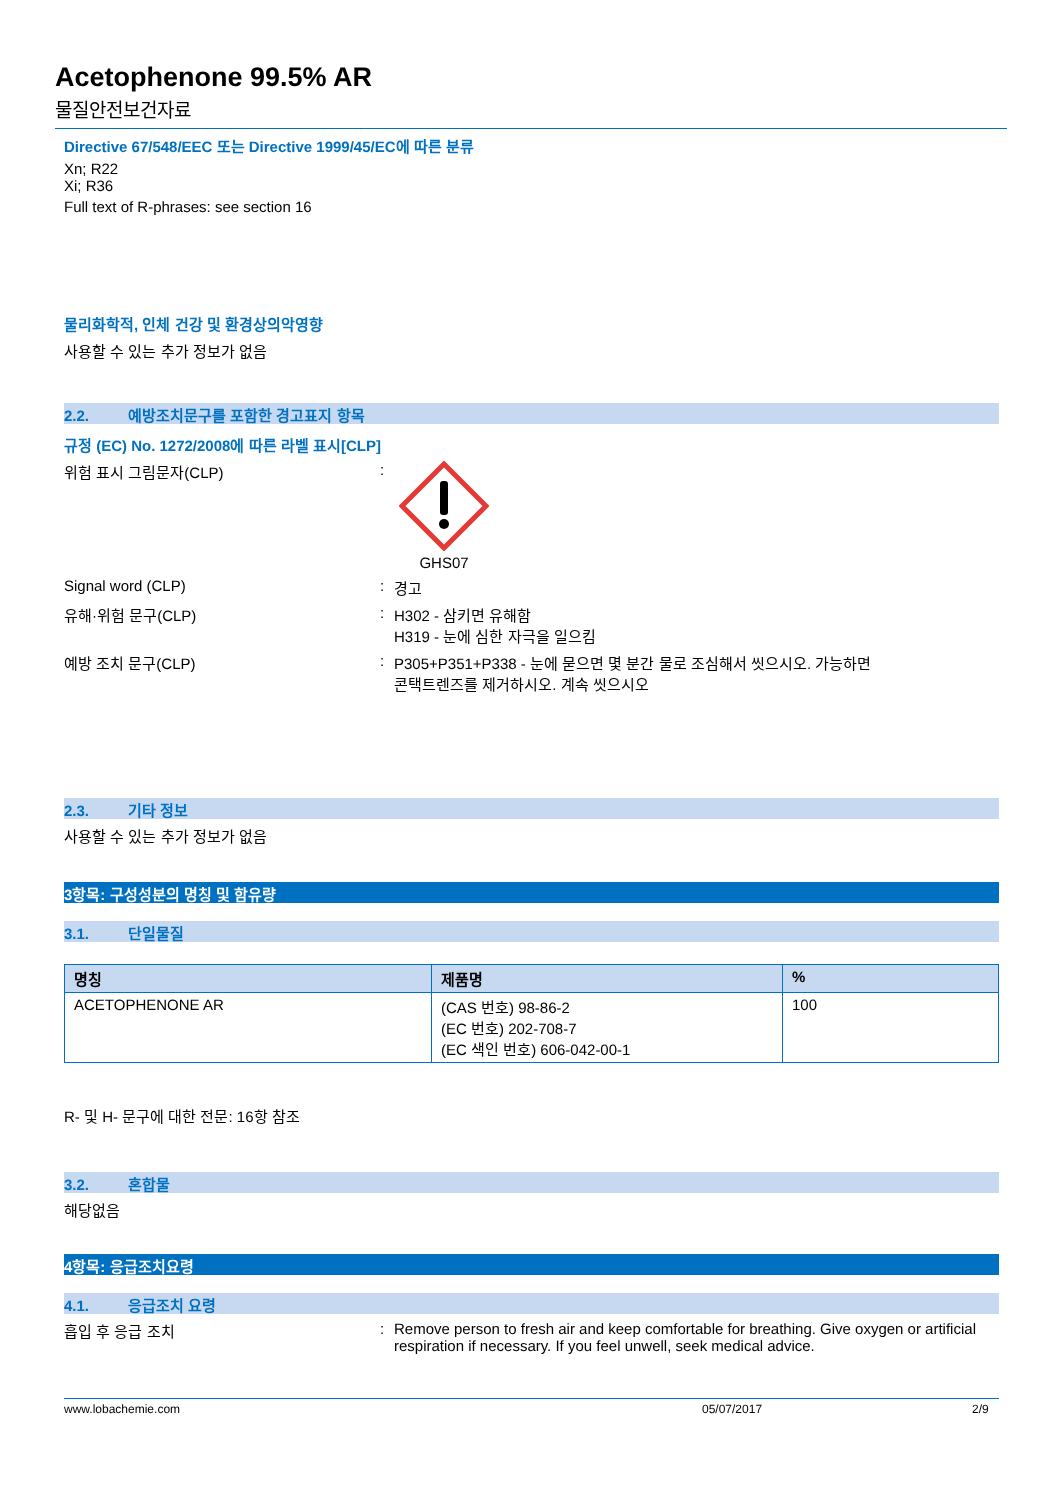Acetophenone 99.5% AR
물질안전보건자료
Directive 67/548/EEC 또는 Directive 1999/45/EC에 따른 분류
Xn; R22
Xi; R36
Full text of R-phrases: see section 16
물리화학적, 인체 건강 및 환경상의악영향
사용할 수 있는 추가 정보가 없음
2.2. 예방조치문구를 포함한 경고표지 항목
규정 (EC) No. 1272/2008에 따른 라벨 표시[CLP]
위험 표시 그림문자(CLP) :
GHS07
Signal word (CLP) : 경고
유해·위험 문구(CLP) : H302 - 삼키면 유해함
H319 - 눈에 심한 자극을 일으킴
예방 조치 문구(CLP) : P305+P351+P338 - 눈에 묻으면 몇 분간 물로 조심해서 씻으시오. 가능하면
콘택트렌즈를 제거하시오. 계속 씻으시오
2.3. 기타 정보
사용할 수 있는 추가 정보가 없음
3항목: 구성성분의 명칭 및 함유량
3.1. 단일물질
| 명칭 | 제품명 | % |
| --- | --- | --- |
| ACETOPHENONE AR | (CAS 번호) 98-86-2 (EC 번호) 202-708-7 (EC 색인 번호) 606-042-00-1 | 100 |
R- 및 H- 문구에 대한 전문: 16항 참조
3.2. 혼합물
해당없음
4항목: 응급조치요령
4.1. 응급조치 요령
흡입 후 응급 조치 : Remove person to fresh air and keep comfortable for breathing. Give oxygen or artificial respiration if necessary. If you feel unwell, seek medical advice.
www.lobachemie.com 05/07/2017 2/9